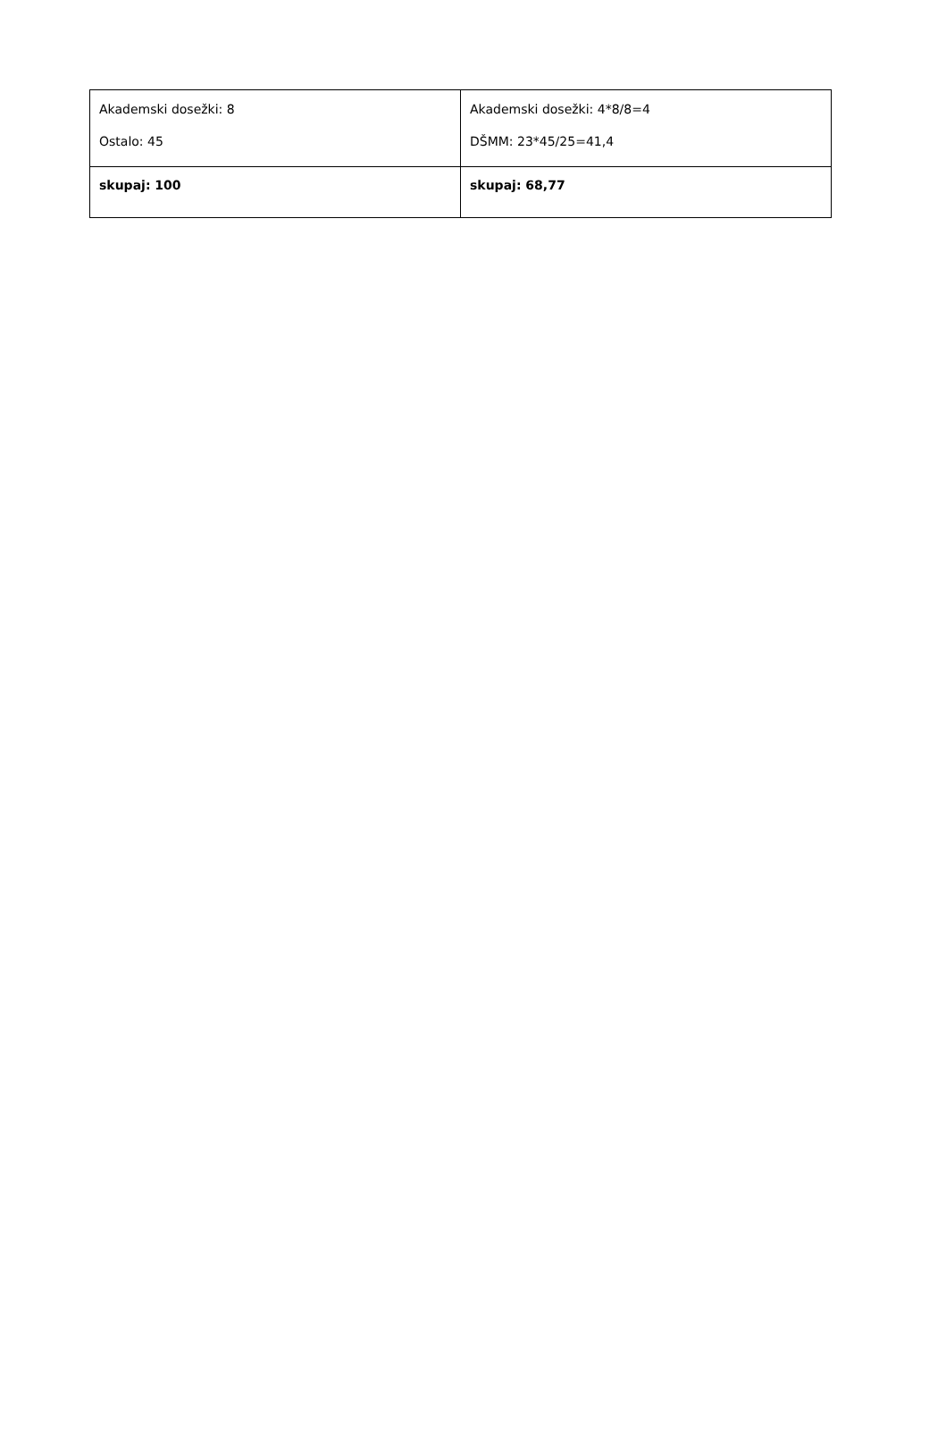| Akademski dosežki: 8 Ostalo: 45 | Akademski dosežki: 4*8/8=4 DŠMM: 23*45/25=41,4 |
| skupaj: 100 | skupaj: 68,77 |